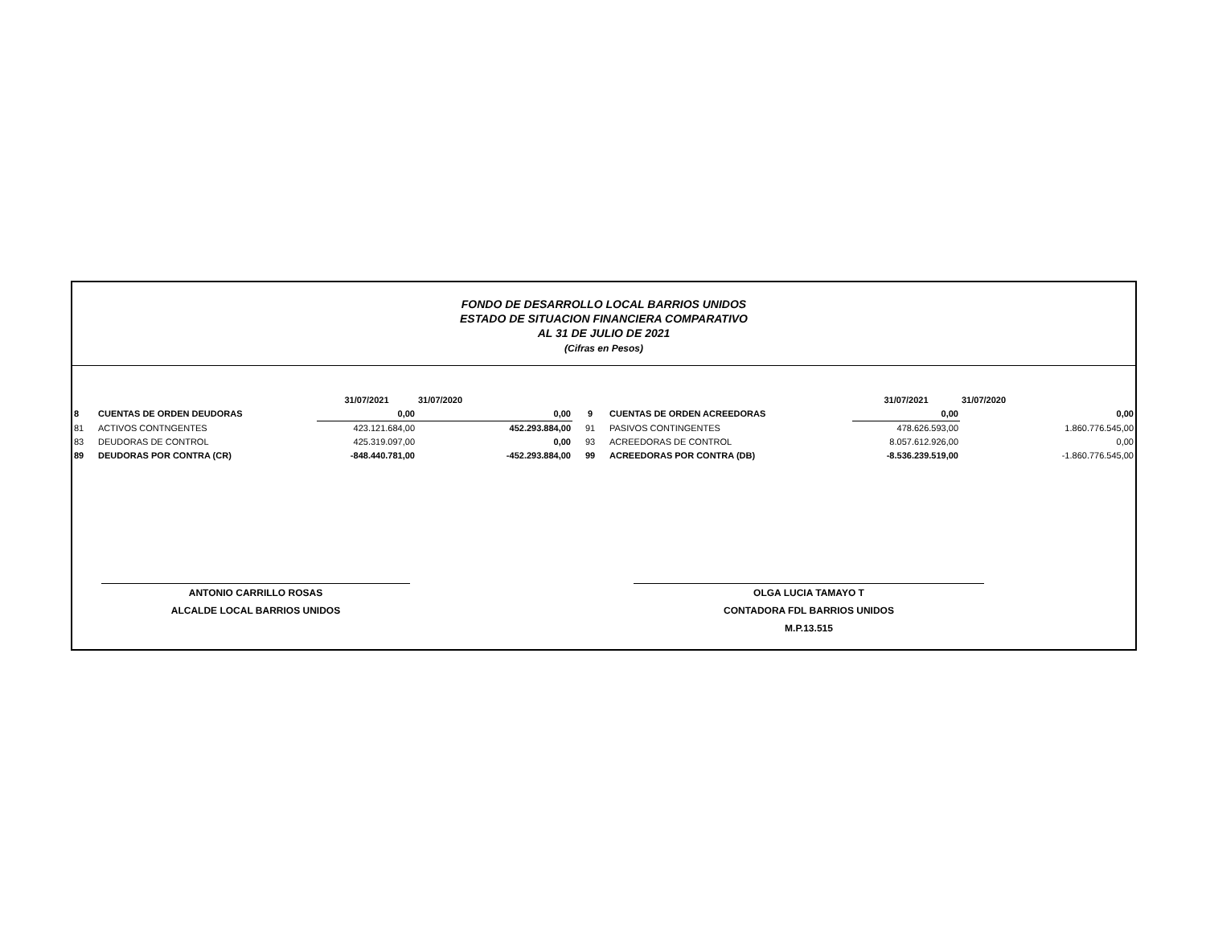FONDO DE DESARROLLO LOCAL BARRIOS UNIDOS
ESTADO DE SITUACION FINANCIERA COMPARATIVO
AL 31 DE JULIO DE 2021
(Cifras en Pesos)
| | | 31/07/2021 | 31/07/2020 | | | 31/07/2021 | 31/07/2020 |
| --- | --- | --- | --- | --- | --- | --- | --- |
| 8 | CUENTAS DE ORDEN DEUDORAS | 0,00 | 0,00 | 9 | CUENTAS DE ORDEN ACREEDORAS | 0,00 | 0,00 |
| 81 | ACTIVOS CONTNGENTES | 423.121.684,00 | 452.293.884,00 | 91 | PASIVOS CONTINGENTES | 478.626.593,00 | 1.860.776.545,00 |
| 83 | DEUDORAS DE CONTROL | 425.319.097,00 | 0,00 | 93 | ACREEDORAS DE CONTROL | 8.057.612.926,00 | 0,00 |
| 89 | DEUDORAS POR CONTRA (CR) | -848.440.781,00 | -452.293.884,00 | 99 | ACREEDORAS POR CONTRA (DB) | -8.536.239.519,00 | -1.860.776.545,00 |
ANTONIO CARRILLO ROSAS
ALCALDE LOCAL BARRIOS UNIDOS
OLGA LUCIA TAMAYO T
CONTADORA FDL BARRIOS UNIDOS
M.P.13.515